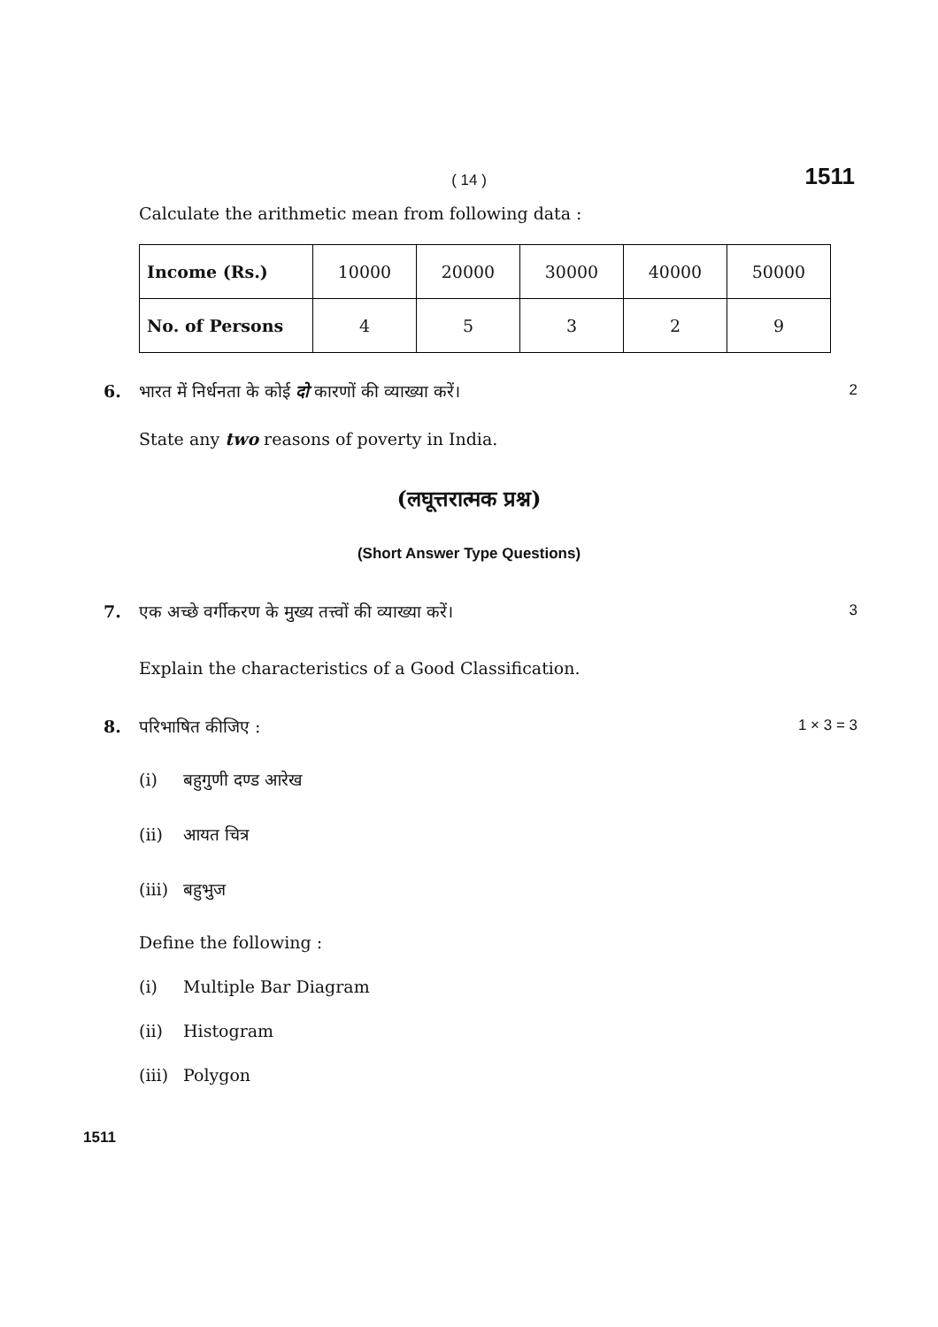( 14 ) 1511
Calculate the arithmetic mean from following data :
| Income (Rs.) | 10000 | 20000 | 30000 | 40000 | 50000 |
| No. of Persons | 4 | 5 | 3 | 2 | 9 |
6. भारत में निर्धनता के कोई दो कारणों की व्याख्या करें। 2
State any two reasons of poverty in India.
(लघूत्तरात्मक प्रश्न)
(Short Answer Type Questions)
7. एक अच्छे वर्गीकरण के मुख्य तत्त्वों की व्याख्या करें। 3
Explain the characteristics of a Good Classification.
8. परिभाषित कीजिए : 1 × 3 = 3
(i) बहुगुणी दण्ड आरेख
(ii) आयत चित्र
(iii) बहुभुज
Define the following :
(i) Multiple Bar Diagram
(ii) Histogram
(iii) Polygon
1511